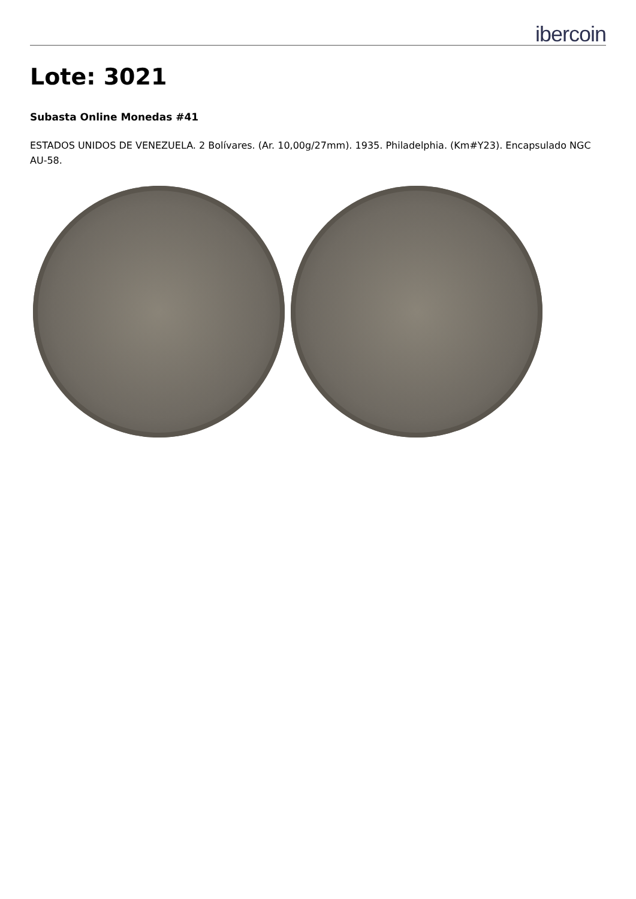ibercoin
Lote: 3021
Subasta Online Monedas #41
ESTADOS UNIDOS DE VENEZUELA. 2 Bolívares. (Ar. 10,00g/27mm). 1935. Philadelphia. (Km#Y23). Encapsulado NGC AU-58.